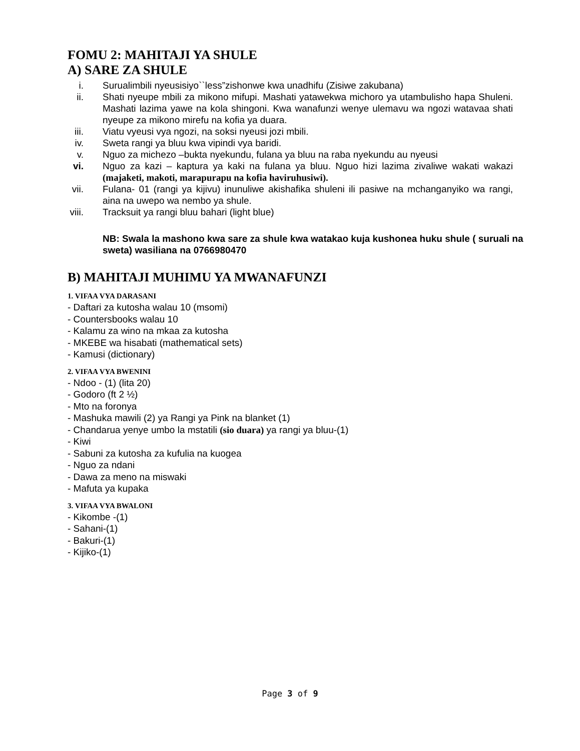FOMU 2: MAHITAJI YA SHULE
A) SARE ZA SHULE
i. Surualimbili nyeusisiyo``less”zishonwe kwa unadhifu (Zisiwe zakubana)
ii. Shati nyeupe mbili za mikono mifupi. Mashati yatawekwa michoro ya utambulisho hapa Shuleni. Mashati lazima yawe na kola shingoni. Kwa wanafunzi wenye ulemavu wa ngozi watavaa shati nyeupe za mikono mirefu na kofia ya duara.
iii. Viatu vyeusi vya ngozi, na soksi nyeusi jozi mbili.
iv. Sweta rangi ya bluu kwa vipindi vya baridi.
v. Nguo za michezo –bukta nyekundu, fulana ya bluu na raba nyekundu au nyeusi
vi. Nguo za kazi – kaptura ya kaki na fulana ya bluu. Nguo hizi lazima zivaliwe wakati wakazi (majaketi, makoti, marapurapu na kofia haviruhusiwi).
vii. Fulana- 01 (rangi ya kijivu) inunuliwe akishafika shuleni ili pasiwe na mchanganyiko wa rangi, aina na uwepo wa nembo ya shule.
viii. Tracksuit ya rangi bluu bahari (light blue)
NB: Swala la mashono kwa sare za shule kwa watakao kuja kushonea huku shule ( suruali na sweta) wasiliana na 0766980470
B) MAHITAJI MUHIMU YA MWANAFUNZI
1. VIFAA VYA DARASANI
- Daftari za kutosha walau 10 (msomi)
- Countersbooks walau 10
- Kalamu za wino na mkaa za kutosha
- MKEBE wa hisabati (mathematical sets)
- Kamusi (dictionary)
2. VIFAA VYA BWENINI
- Ndoo - (1) (lita 20)
- Godoro (ft 2 ½)
- Mto na foronya
- Mashuka mawili (2) ya Rangi ya Pink na blanket (1)
- Chandarua yenye umbo la mstatili (sio duara) ya rangi ya bluu-(1)
- Kiwi
- Sabuni za kutosha za kufulia na kuogea
- Nguo za ndani
- Dawa za meno na miswaki
- Mafuta ya kupaka
3. VIFAA VYA BWALONI
- Kikombe -(1)
- Sahani-(1)
- Bakuri-(1)
- Kijiko-(1)
Page 3 of 9